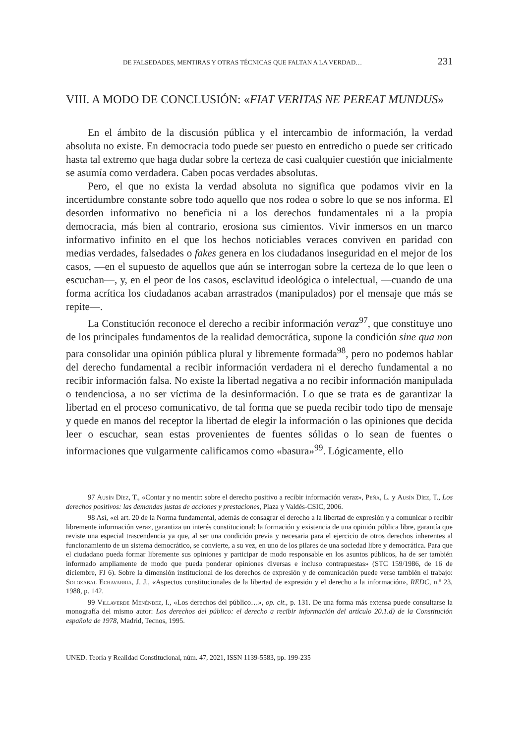DE FALSEDADES, MENTIRAS Y OTRAS TÉCNICAS QUE FALTAN A LA VERDAD… 231
VIII. A MODO DE CONCLUSIÓN: «FIAT VERITAS NE PEREAT MUNDUS»
En el ámbito de la discusión pública y el intercambio de información, la verdad absoluta no existe. En democracia todo puede ser puesto en entredicho o puede ser criticado hasta tal extremo que haga dudar sobre la certeza de casi cualquier cuestión que inicialmente se asumía como verdadera. Caben pocas verdades absolutas.
Pero, el que no exista la verdad absoluta no significa que podamos vivir en la incertidumbre constante sobre todo aquello que nos rodea o sobre lo que se nos informa. El desorden informativo no beneficia ni a los derechos fundamentales ni a la propia democracia, más bien al contrario, erosiona sus cimientos. Vivir inmersos en un marco informativo infinito en el que los hechos noticiables veraces conviven en paridad con medias verdades, falsedades o fakes genera en los ciudadanos inseguridad en el mejor de los casos, —en el supuesto de aquellos que aún se interrogan sobre la certeza de lo que leen o escuchan—, y, en el peor de los casos, esclavitud ideológica o intelectual, —cuando de una forma acrítica los ciudadanos acaban arrastrados (manipulados) por el mensaje que más se repite—.
La Constitución reconoce el derecho a recibir información veraz<sup>97</sup>, que constituye uno de los principales fundamentos de la realidad democrática, supone la condición sine qua non para consolidar una opinión pública plural y libremente formada<sup>98</sup>, pero no podemos hablar del derecho fundamental a recibir información verdadera ni el derecho fundamental a no recibir información falsa. No existe la libertad negativa a no recibir información manipulada o tendenciosa, a no ser víctima de la desinformación. Lo que se trata es de garantizar la libertad en el proceso comunicativo, de tal forma que se pueda recibir todo tipo de mensaje y quede en manos del receptor la libertad de elegir la información o las opiniones que decida leer o escuchar, sean estas provenientes de fuentes sólidas o lo sean de fuentes o informaciones que vulgarmente calificamos como «basura»<sup>99</sup>. Lógicamente, ello
97 Ausín Díez, T., «Contar y no mentir: sobre el derecho positivo a recibir información veraz», Peña, L. y Ausín Díez, T., Los derechos positivos: las demandas justas de acciones y prestaciones, Plaza y Valdés-CSIC, 2006.
98 Así, «el art. 20 de la Norma fundamental, además de consagrar el derecho a la libertad de expresión y a comunicar o recibir libremente información veraz, garantiza un interés constitucional: la formación y existencia de una opinión pública libre, garantía que reviste una especial trascendencia ya que, al ser una condición previa y necesaria para el ejercicio de otros derechos inherentes al funcionamiento de un sistema democrático, se convierte, a su vez, en uno de los pilares de una sociedad libre y democrática. Para que el ciudadano pueda formar libremente sus opiniones y participar de modo responsable en los asuntos públicos, ha de ser también informado ampliamente de modo que pueda ponderar opiniones diversas e incluso contrapuestas» (STC 159/1986, de 16 de diciembre, FJ 6). Sobre la dimensión institucional de los derechos de expresión y de comunicación puede verse también el trabajo: Solozabal Echavarria, J. J., «Aspectos constitucionales de la libertad de expresión y el derecho a la información», REDC, n.º 23, 1988, p. 142.
99 Villaverde Menéndez, I., «Los derechos del público…», op. cit., p. 131. De una forma más extensa puede consultarse la monografía del mismo autor: Los derechos del público: el derecho a recibir información del artículo 20.1.d) de la Constitución española de 1978, Madrid, Tecnos, 1995.
UNED. Teoría y Realidad Constitucional, núm. 47, 2021, ISSN 1139-5583, pp. 199-235